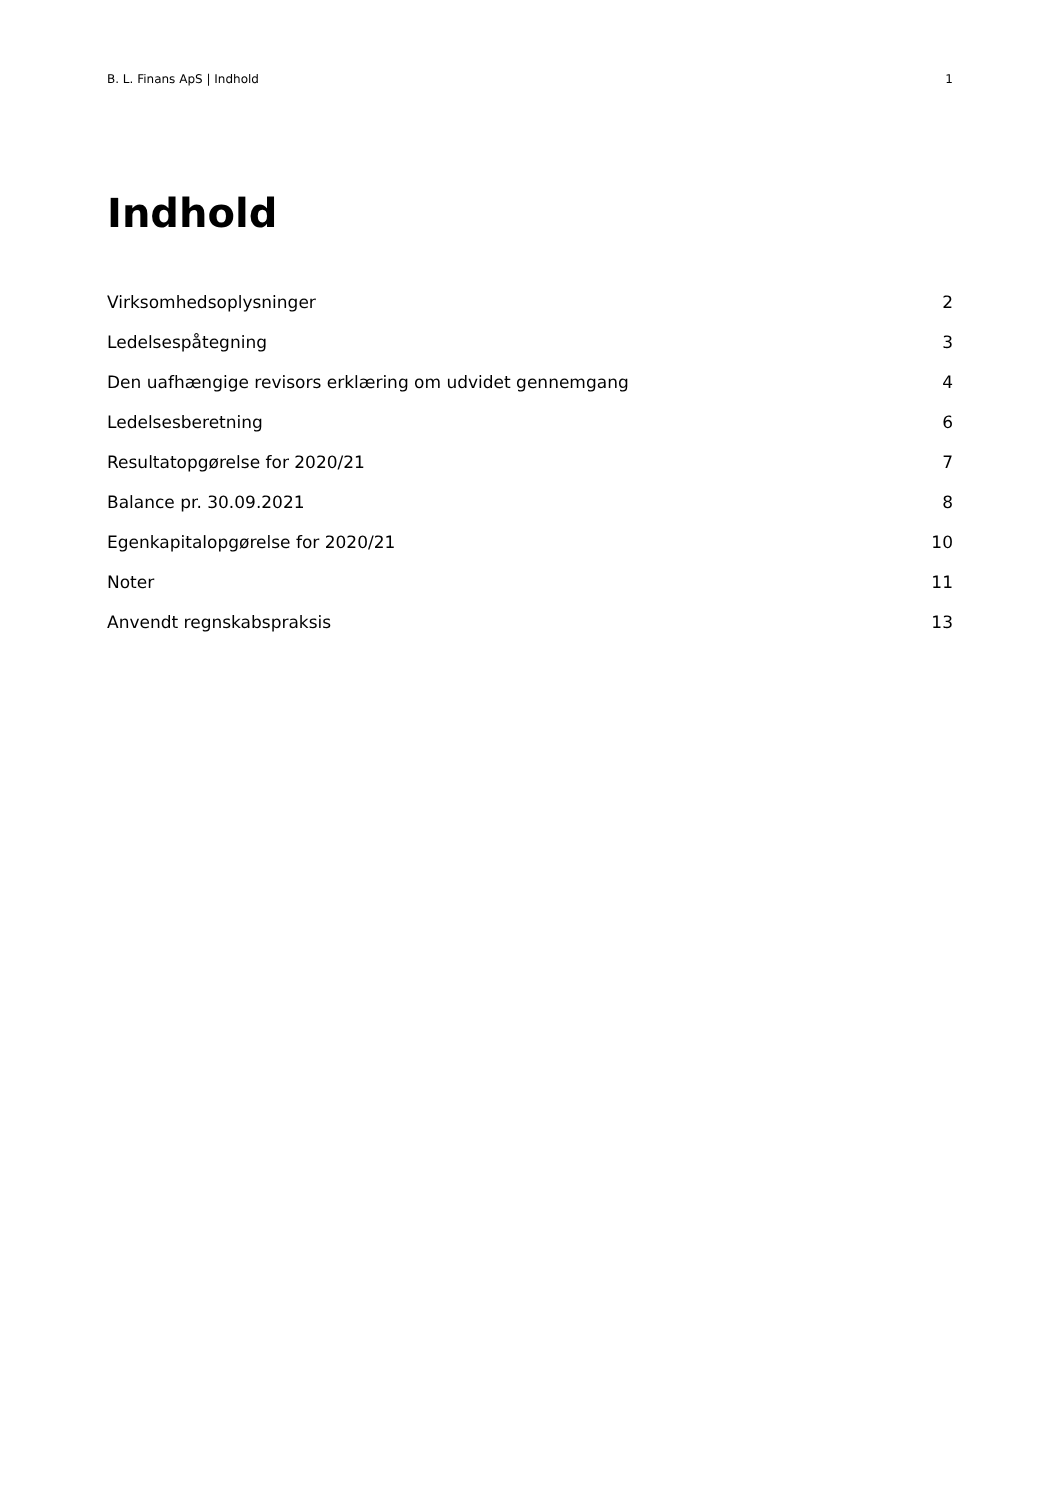B. L. Finans ApS | Indhold 1
Indhold
Virksomhedsoplysninger 2
Ledelsespåtegning 3
Den uafhængige revisors erklæring om udvidet gennemgang 4
Ledelsesberetning 6
Resultatopgørelse for 2020/21 7
Balance pr. 30.09.2021 8
Egenkapitalopgørelse for 2020/21 10
Noter 11
Anvendt regnskabspraksis 13